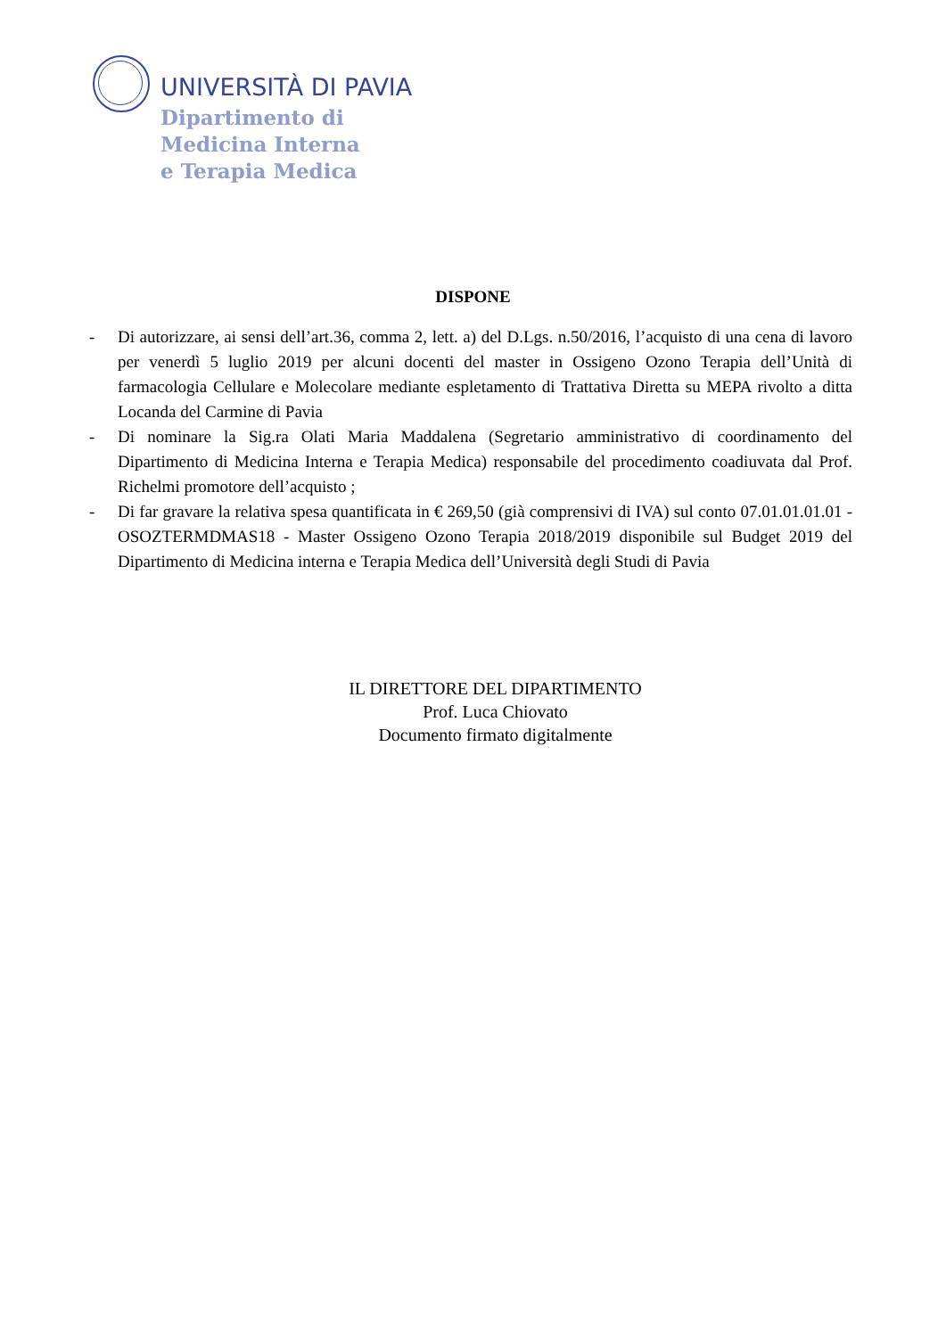UNIVERSITÀ DI PAVIA
Dipartimento di
Medicina Interna
e Terapia Medica
DISPONE
- Di autorizzare, ai sensi dell’art.36, comma 2, lett. a) del D.Lgs. n.50/2016, l’acquisto di una cena di lavoro per venerdì 5 luglio 2019 per alcuni docenti del master in Ossigeno Ozono Terapia dell’Unità di farmacologia Cellulare e Molecolare mediante espletamento di Trattativa Diretta su MEPA rivolto a ditta Locanda del Carmine di Pavia
- Di nominare la Sig.ra Olati Maria Maddalena (Segretario amministrativo di coordinamento del Dipartimento di Medicina Interna e Terapia Medica) responsabile del procedimento coadiuvata dal Prof. Richelmi promotore dell’acquisto ;
- Di far gravare la relativa spesa quantificata in € 269,50 (già comprensivi di IVA) sul conto 07.01.01.01.01 - OSOZTERMDMAS18 - Master Ossigeno Ozono Terapia 2018/2019 disponibile sul Budget 2019 del Dipartimento di Medicina interna e Terapia Medica dell’Università degli Studi di Pavia
IL DIRETTORE DEL DIPARTIMENTO
Prof. Luca Chiovato
Documento firmato digitalmente